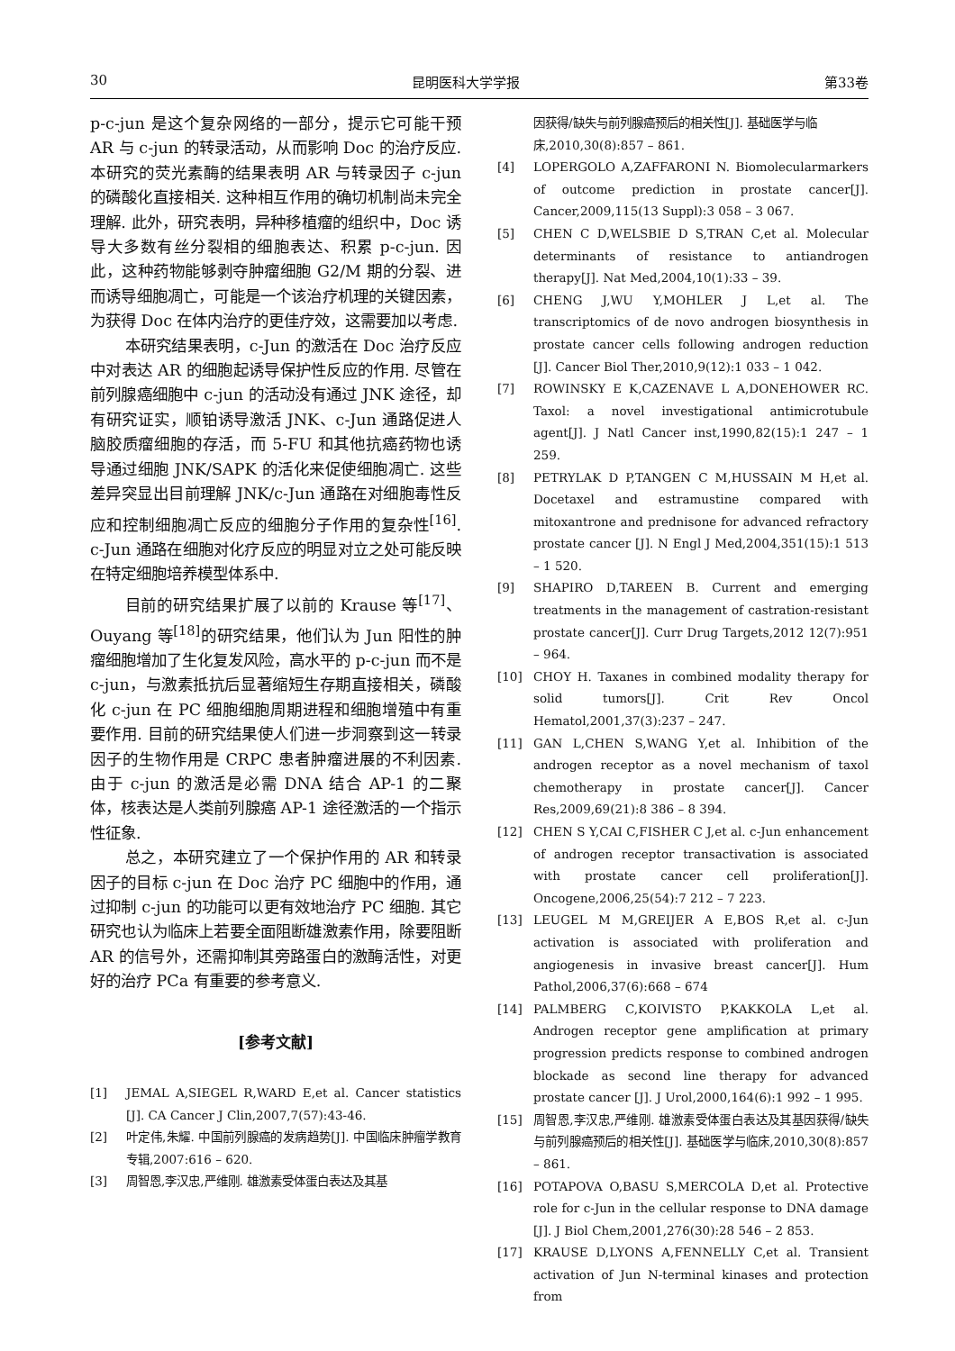30 昆明医科大学学报 第33卷
p-c-jun 是这个复杂网络的一部分，提示它可能干预 AR 与 c-jun 的转录活动，从而影响 Doc 的治疗反应. 本研究的荧光素酶的结果表明 AR 与转录因子 c-jun 的磷酸化直接相关. 这种相互作用的确切机制尚未完全理解. 此外，研究表明，异种移植瘤的组织中，Doc 诱导大多数有丝分裂相的细胞表达、积累 p-c-jun. 因此，这种药物能够剥夺肿瘤细胞 G2/M 期的分裂、进而诱导细胞凋亡，可能是一个该治疗机理的关键因素，为获得 Doc 在体内治疗的更佳疗效，这需要加以考虑.
本研究结果表明，c-Jun 的激活在 Doc 治疗反应中对表达 AR 的细胞起诱导保护性反应的作用. 尽管在前列腺癌细胞中 c-jun 的活动没有通过 JNK 途径，却有研究证实，顺铂诱导激活 JNK、c-Jun 通路促进人脑胶质瘤细胞的存活，而 5-FU 和其他抗癌药物也诱导通过细胞 JNK/SAPK 的活化来促使细胞凋亡. 这些差异突显出目前理解 JNK/c-Jun 通路在对细胞毒性反应和控制细胞凋亡反应的细胞分子作用的复杂性<sup>[16]</sup>. c-Jun 通路在细胞对化疗反应的明显对立之处可能反映在特定细胞培养模型体系中.
目前的研究结果扩展了以前的 Krause 等<sup>[17]</sup>、Ouyang 等<sup>[18]</sup>的研究结果，他们认为 Jun 阳性的肿瘤细胞增加了生化复发风险，高水平的 p-c-jun 而不是 c-jun，与激素抵抗后显著缩短生存期直接相关，磷酸化 c-jun 在 PC 细胞细胞周期进程和细胞增殖中有重要作用. 目前的研究结果使人们进一步洞察到这一转录因子的生物作用是 CRPC 患者肿瘤进展的不利因素. 由于 c-jun 的激活是必需 DNA 结合 AP-1 的二聚体，核表达是人类前列腺癌 AP-1 途径激活的一个指示性征象.
总之，本研究建立了一个保护作用的 AR 和转录因子的目标 c-jun 在 Doc 治疗 PC 细胞中的作用，通过抑制 c-jun 的功能可以更有效地治疗 PC 细胞. 其它研究也认为临床上若要全面阻断雄激素作用，除要阻断 AR 的信号外，还需抑制其旁路蛋白的激酶活性，对更好的治疗 PCa 有重要的参考意义.
[参考文献]
[1] JEMAL A,SIEGEL R,WARD E,et al. Cancer statistics [J]. CA Cancer J Clin,2007,7(57):43-46.
[2] 叶定伟,朱耀. 中国前列腺癌的发病趋势[J]. 中国临床肿瘤学教育专辑,2007:616 – 620.
[3] 周智恩,李汉忠,严维刚. 雄激素受体蛋白表达及其基
因获得/缺失与前列腺癌预后的相关性[J]. 基础医学与临床,2010,30(8):857 – 861.
[4] LOPERGOLO A,ZAFFARONI N. Biomolecularmarkers of outcome prediction in prostate cancer[J]. Cancer,2009,115(13 Suppl):3 058 – 3 067.
[5] CHEN C D,WELSBIE D S,TRAN C,et al. Molecular determinants of resistance to antiandrogen therapy[J]. Nat Med,2004,10(1):33 – 39.
[6] CHENG J,WU Y,MOHLER J L,et al. The transcriptomics of de novo androgen biosynthesis in prostate cancer cells following androgen reduction [J]. Cancer Biol Ther,2010,9(12):1 033 – 1 042.
[7] ROWINSKY E K,CAZENAVE L A,DONEHOWER RC. Taxol: a novel investigational antimicrotubule agent[J]. J Natl Cancer inst,1990,82(15):1 247 – 1 259.
[8] PETRYLAK D P,TANGEN C M,HUSSAIN M H,et al. Docetaxel and estramustine compared with mitoxantrone and prednisone for advanced refractory prostate cancer [J]. N Engl J Med,2004,351(15):1 513 – 1 520.
[9] SHAPIRO D,TAREEN B. Current and emerging treatments in the management of castration-resistant prostate cancer[J]. Curr Drug Targets,2012 12(7):951 – 964.
[10] CHOY H. Taxanes in combined modality therapy for solid tumors[J]. Crit Rev Oncol Hematol,2001,37(3):237 – 247.
[11] GAN L,CHEN S,WANG Y,et al. Inhibition of the androgen receptor as a novel mechanism of taxol chemotherapy in prostate cancer[J]. Cancer Res,2009,69(21):8 386 – 8 394.
[12] CHEN S Y,CAI C,FISHER C J,et al. c-Jun enhancement of androgen receptor transactivation is associated with prostate cancer cell proliferation[J]. Oncogene,2006,25(54):7 212 – 7 223.
[13] LEUGEL M M,GREIJER A E,BOS R,et al. c-Jun activation is associated with proliferation and angiogenesis in invasive breast cancer[J]. Hum Pathol,2006,37(6):668 – 674
[14] PALMBERG C,KOIVISTO P,KAKKOLA L,et al. Androgen receptor gene amplification at primary progression predicts response to combined androgen blockade as second line therapy for advanced prostate cancer [J]. J Urol,2000,164(6):1 992 – 1 995.
[15] 周智恩,李汉忠,严维刚. 雄激素受体蛋白表达及其基因获得/缺失与前列腺癌预后的相关性[J]. 基础医学与临床,2010,30(8):857 – 861.
[16] POTAPOVA O,BASU S,MERCOLA D,et al. Protective role for c-Jun in the cellular response to DNA damage [J]. J Biol Chem,2001,276(30):28 546 – 2 853.
[17] KRAUSE D,LYONS A,FENNELLY C,et al. Transient activation of Jun N-terminal kinases and protection from